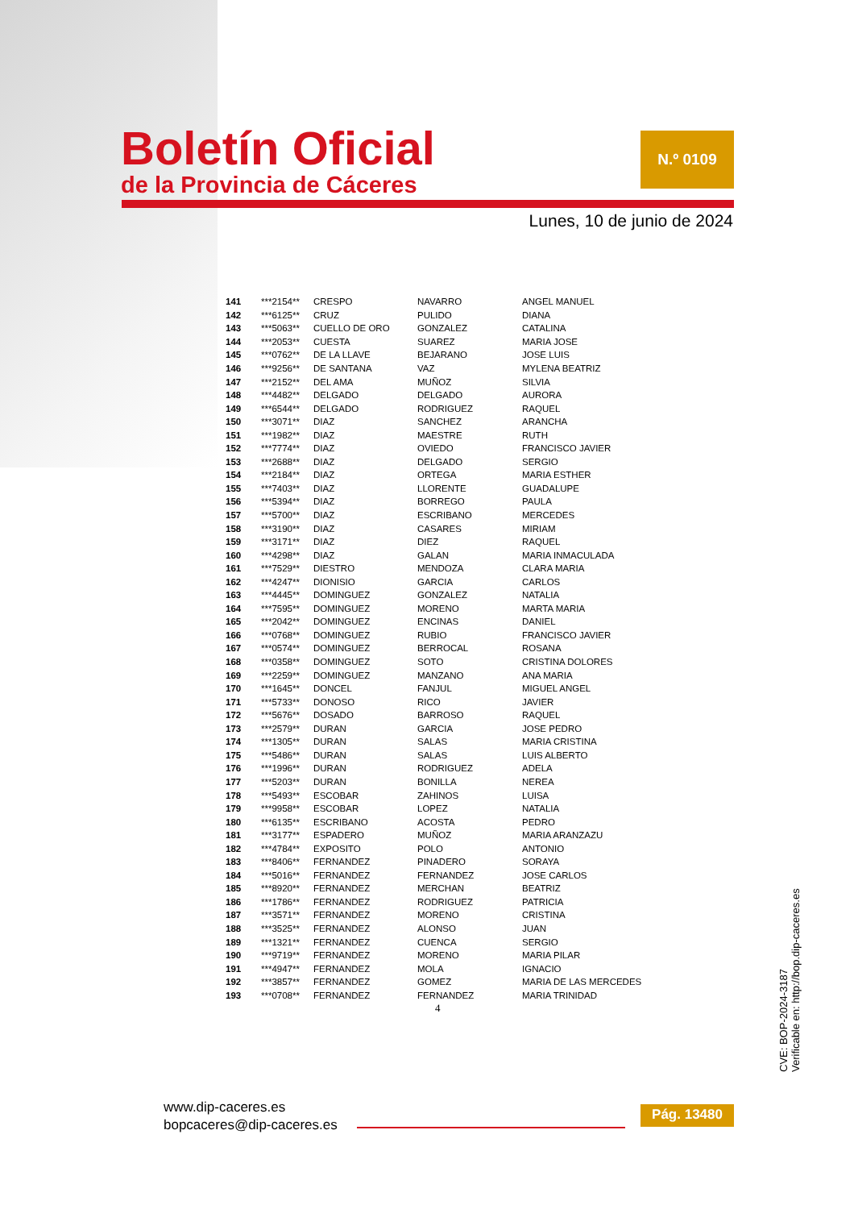Boletín Oficial
de la Provincia de Cáceres
N.º 0109
Lunes, 10 de junio de 2024
| 141 | ***2154** | CRESPO | NAVARRO | ANGEL MANUEL |
| 142 | ***6125** | CRUZ | PULIDO | DIANA |
| 143 | ***5063** | CUELLO DE ORO | GONZALEZ | CATALINA |
| 144 | ***2053** | CUESTA | SUAREZ | MARIA JOSE |
| 145 | ***0762** | DE LA LLAVE | BEJARANO | JOSE LUIS |
| 146 | ***9256** | DE SANTANA | VAZ | MYLENA BEATRIZ |
| 147 | ***2152** | DEL AMA | MUÑOZ | SILVIA |
| 148 | ***4482** | DELGADO | DELGADO | AURORA |
| 149 | ***6544** | DELGADO | RODRIGUEZ | RAQUEL |
| 150 | ***3071** | DIAZ | SANCHEZ | ARANCHA |
| 151 | ***1982** | DIAZ | MAESTRE | RUTH |
| 152 | ***7774** | DIAZ | OVIEDO | FRANCISCO JAVIER |
| 153 | ***2688** | DIAZ | DELGADO | SERGIO |
| 154 | ***2184** | DIAZ | ORTEGA | MARIA ESTHER |
| 155 | ***7403** | DIAZ | LLORENTE | GUADALUPE |
| 156 | ***5394** | DIAZ | BORREGO | PAULA |
| 157 | ***5700** | DIAZ | ESCRIBANO | MERCEDES |
| 158 | ***3190** | DIAZ | CASARES | MIRIAM |
| 159 | ***3171** | DIAZ | DIEZ | RAQUEL |
| 160 | ***4298** | DIAZ | GALAN | MARIA INMACULADA |
| 161 | ***7529** | DIESTRO | MENDOZA | CLARA MARIA |
| 162 | ***4247** | DIONISIO | GARCIA | CARLOS |
| 163 | ***4445** | DOMINGUEZ | GONZALEZ | NATALIA |
| 164 | ***7595** | DOMINGUEZ | MORENO | MARTA MARIA |
| 165 | ***2042** | DOMINGUEZ | ENCINAS | DANIEL |
| 166 | ***0768** | DOMINGUEZ | RUBIO | FRANCISCO JAVIER |
| 167 | ***0574** | DOMINGUEZ | BERROCAL | ROSANA |
| 168 | ***0358** | DOMINGUEZ | SOTO | CRISTINA DOLORES |
| 169 | ***2259** | DOMINGUEZ | MANZANO | ANA MARIA |
| 170 | ***1645** | DONCEL | FANJUL | MIGUEL ANGEL |
| 171 | ***5733** | DONOSO | RICO | JAVIER |
| 172 | ***5676** | DOSADO | BARROSO | RAQUEL |
| 173 | ***2579** | DURAN | GARCIA | JOSE PEDRO |
| 174 | ***1305** | DURAN | SALAS | MARIA CRISTINA |
| 175 | ***5486** | DURAN | SALAS | LUIS ALBERTO |
| 176 | ***1996** | DURAN | RODRIGUEZ | ADELA |
| 177 | ***5203** | DURAN | BONILLA | NEREA |
| 178 | ***5493** | ESCOBAR | ZAHINOS | LUISA |
| 179 | ***9958** | ESCOBAR | LOPEZ | NATALIA |
| 180 | ***6135** | ESCRIBANO | ACOSTA | PEDRO |
| 181 | ***3177** | ESPADERO | MUÑOZ | MARIA ARANZAZU |
| 182 | ***4784** | EXPOSITO | POLO | ANTONIO |
| 183 | ***8406** | FERNANDEZ | PINADERO | SORAYA |
| 184 | ***5016** | FERNANDEZ | FERNANDEZ | JOSE CARLOS |
| 185 | ***8920** | FERNANDEZ | MERCHAN | BEATRIZ |
| 186 | ***1786** | FERNANDEZ | RODRIGUEZ | PATRICIA |
| 187 | ***3571** | FERNANDEZ | MORENO | CRISTINA |
| 188 | ***3525** | FERNANDEZ | ALONSO | JUAN |
| 189 | ***1321** | FERNANDEZ | CUENCA | SERGIO |
| 190 | ***9719** | FERNANDEZ | MORENO | MARIA PILAR |
| 191 | ***4947** | FERNANDEZ | MOLA | IGNACIO |
| 192 | ***3857** | FERNANDEZ | GOMEZ | MARIA DE LAS MERCEDES |
| 193 | ***0708** | FERNANDEZ | FERNANDEZ | MARIA TRINIDAD |
4
CVE: BOP-2024-3187
Verificable en: http://bop.dip-caceres.es
www.dip-caceres.es
bopcaceres@dip-caceres.es
Pág. 13480